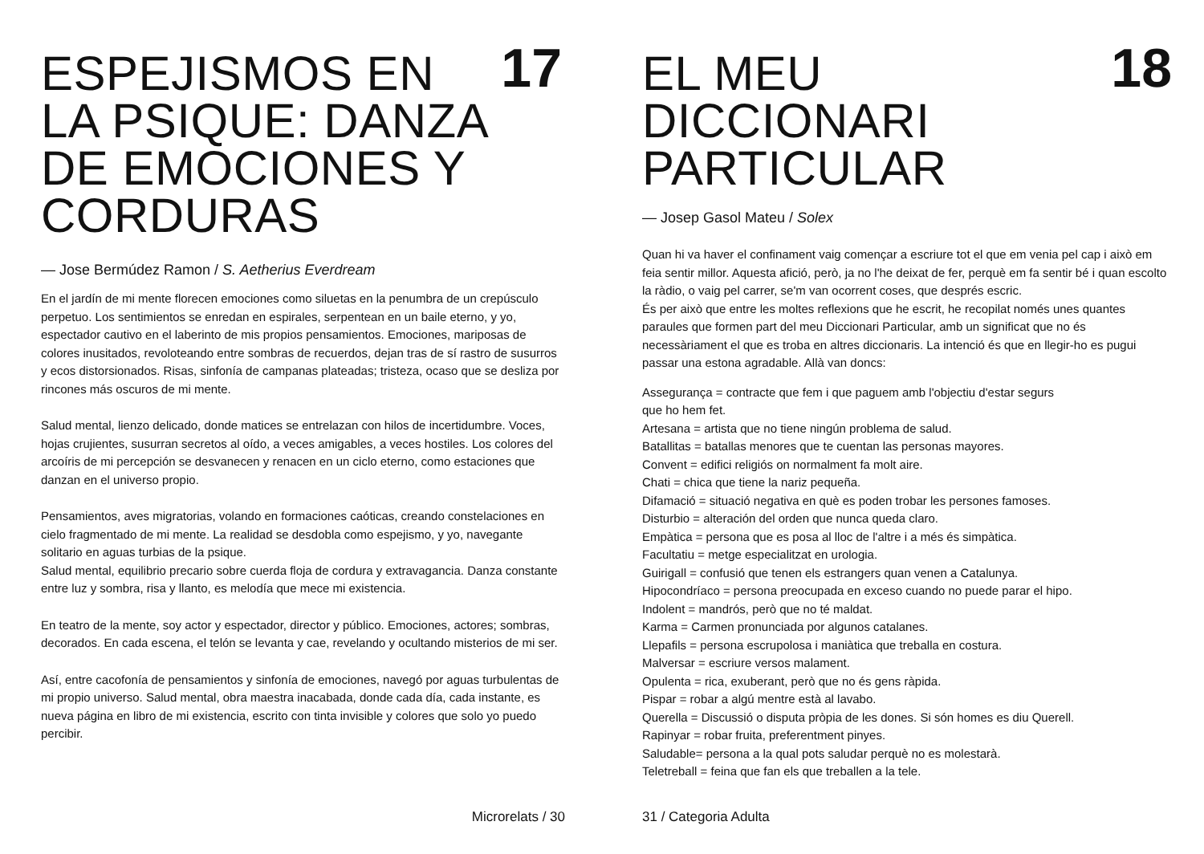ESPEJISMOS EN
LA PSIQUE: DANZA
DE EMOCIONES Y
CORDURAS
17
— Jose Bermúdez Ramon / S. Aetherius Everdream
En el jardín de mi mente florecen emociones como siluetas en la penumbra de un crepúsculo perpetuo. Los sentimientos se enredan en espirales, serpentean en un baile eterno, y yo, espectador cautivo en el laberinto de mis propios pensamientos. Emociones, mariposas de colores inusitados, revoloteando entre sombras de recuerdos, dejan tras de sí rastro de susurros y ecos distorsionados. Risas, sinfonía de campanas plateadas; tristeza, ocaso que se desliza por rincones más oscuros de mi mente.
Salud mental, lienzo delicado, donde matices se entrelazan con hilos de incertidumbre. Voces, hojas crujientes, susurran secretos al oído, a veces amigables, a veces hostiles. Los colores del arcoíris de mi percepción se desvanecen y renacen en un ciclo eterno, como estaciones que danzan en el universo propio.
Pensamientos, aves migratorias, volando en formaciones caóticas, creando constelaciones en cielo fragmentado de mi mente. La realidad se desdobla como espejismo, y yo, navegante solitario en aguas turbias de la psique.
Salud mental, equilibrio precario sobre cuerda floja de cordura y extravagancia. Danza constante entre luz y sombra, risa y llanto, es melodía que mece mi existencia.
En teatro de la mente, soy actor y espectador, director y público. Emociones, actores; sombras, decorados. En cada escena, el telón se levanta y cae, revelando y ocultando misterios de mi ser.
Así, entre cacofonía de pensamientos y sinfonía de emociones, navegó por aguas turbulentas de mi propio universo. Salud mental, obra maestra inacabada, donde cada día, cada instante, es nueva página en libro de mi existencia, escrito con tinta invisible y colores que solo yo puedo percibir.
Microrelats / 30
EL MEU
DICCIONARI
PARTICULAR
18
— Josep Gasol Mateu / Solex
Quan hi va haver el confinament vaig començar a escriure tot el que em venia pel cap i això em feia sentir millor. Aquesta afició, però, ja no l'he deixat de fer, perquè em fa sentir bé i quan escolto la ràdio, o vaig pel carrer, se'm van ocorrent coses, que després escric.
És per això que entre les moltes reflexions que he escrit, he recopilat només unes quantes paraules que formen part del meu Diccionari Particular, amb un significat que no és necessàriament el que es troba en altres diccionaris. La intenció és que en llegir-ho es pugui passar una estona agradable. Allà van doncs:
Assegurança = contracte que fem i que paguem amb l'objectiu d'estar segurs
que ho hem fet.
Artesana = artista que no tiene ningún problema de salud.
Batallitas = batallas menores que te cuentan las personas mayores.
Convent = edifici religiós on normalment fa molt aire.
Chati = chica que tiene la nariz pequeña.
Difamació = situació negativa en què es poden trobar les persones famoses.
Disturbio = alteración del orden que nunca queda claro.
Empàtica = persona que es posa al lloc de l'altre i a més és simpàtica.
Facultatiu = metge especialitzat en urologia.
Guirigall = confusió que tenen els estrangers quan venen a Catalunya.
Hipocondríaco = persona preocupada en exceso cuando no puede parar el hipo.
Indolent = mandrós, però que no té maldat.
Karma = Carmen pronunciada por algunos catalanes.
Llepafils = persona escrupolosa i maniàtica que treballa en costura.
Malversar = escriure versos malament.
Opulenta = rica, exuberant, però que no és gens ràpida.
Pispar = robar a algú mentre està al lavabo.
Querella = Discussió o disputa pròpia de les dones. Si són homes es diu Querell.
Rapinyar = robar fruita, preferentment pinyes.
Saludable= persona a la qual pots saludar perquè no es molestarà.
Teletreball = feina que fan els que treballen a la tele.
31 / Categoria Adulta